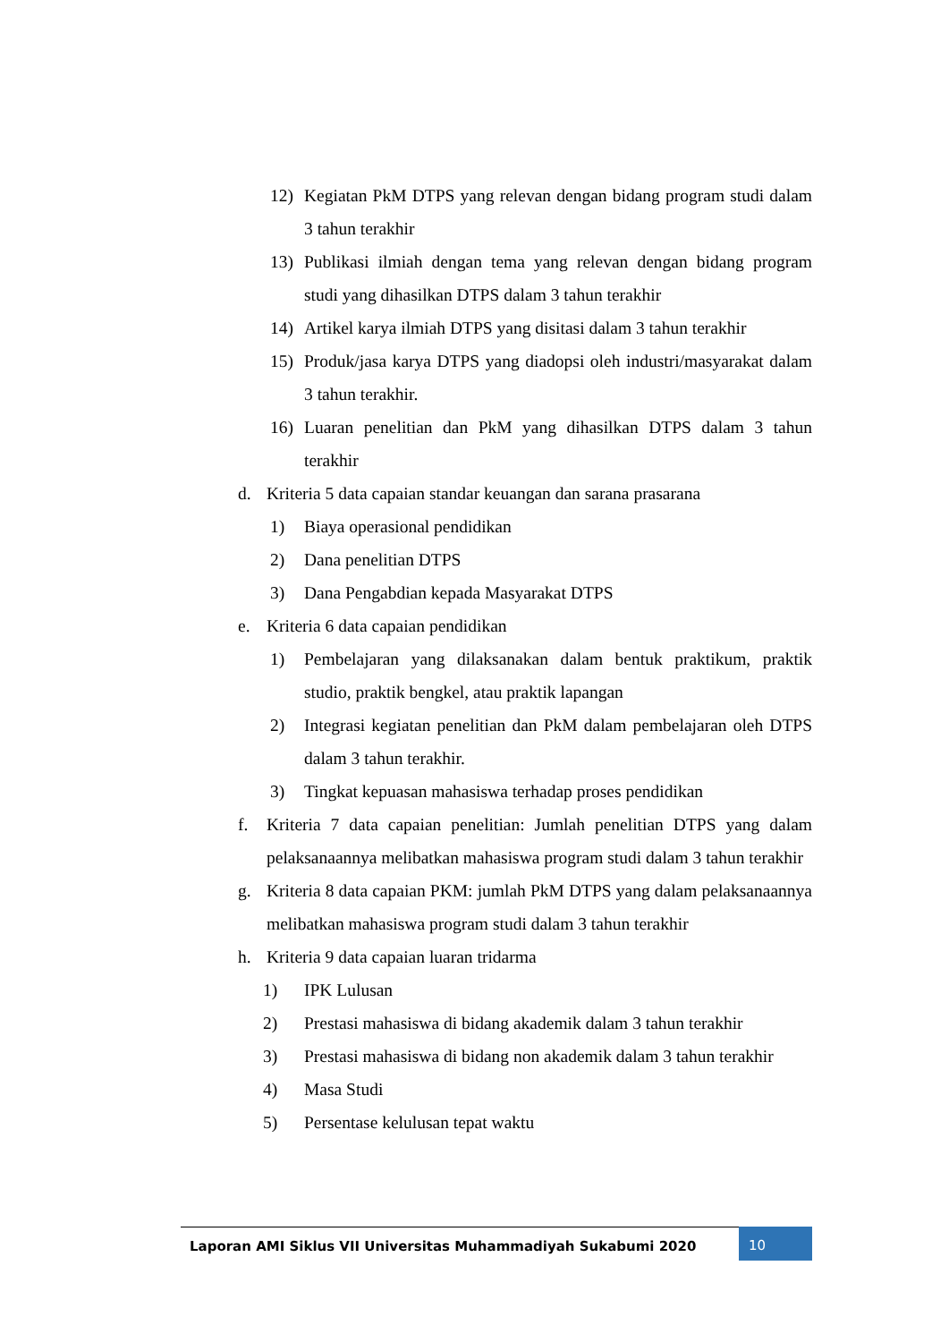12) Kegiatan PkM DTPS yang relevan dengan bidang program studi dalam 3 tahun terakhir
13) Publikasi ilmiah dengan tema yang relevan dengan bidang program studi yang dihasilkan DTPS dalam 3 tahun terakhir
14) Artikel karya ilmiah DTPS yang disitasi dalam 3 tahun terakhir
15) Produk/jasa karya DTPS yang diadopsi oleh industri/masyarakat dalam 3 tahun terakhir.
16) Luaran penelitian dan PkM yang dihasilkan DTPS dalam 3 tahun terakhir
d. Kriteria 5 data capaian standar keuangan dan sarana prasarana
1) Biaya operasional pendidikan
2) Dana penelitian DTPS
3) Dana Pengabdian kepada Masyarakat DTPS
e. Kriteria 6 data capaian pendidikan
1) Pembelajaran yang dilaksanakan dalam bentuk praktikum, praktik studio, praktik bengkel, atau praktik lapangan
2) Integrasi kegiatan penelitian dan PkM dalam pembelajaran oleh DTPS dalam 3 tahun terakhir.
3) Tingkat kepuasan mahasiswa terhadap proses pendidikan
f. Kriteria 7 data capaian penelitian: Jumlah penelitian DTPS yang dalam pelaksanaannya melibatkan mahasiswa program studi dalam 3 tahun terakhir
g. Kriteria 8 data capaian PKM: jumlah PkM DTPS yang dalam pelaksanaannya melibatkan mahasiswa program studi dalam 3 tahun terakhir
h. Kriteria 9 data capaian luaran tridarma
1) IPK Lulusan
2) Prestasi mahasiswa di bidang akademik dalam 3 tahun terakhir
3) Prestasi mahasiswa di bidang non akademik dalam 3 tahun terakhir
4) Masa Studi
5) Persentase kelulusan tepat waktu
Laporan AMI Siklus VII Universitas Muhammadiyah Sukabumi 2020
10